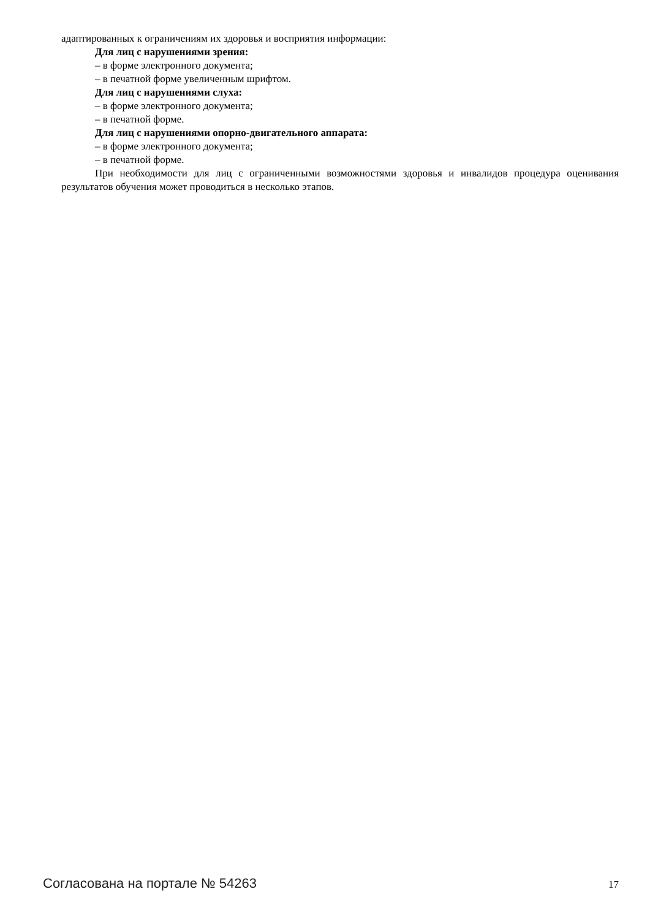адаптированных к ограничениям их здоровья и восприятия информации:
Для лиц с нарушениями зрения:
– в форме электронного документа;
– в печатной форме увеличенным шрифтом.
Для лиц с нарушениями слуха:
– в форме электронного документа;
– в печатной форме.
Для лиц с нарушениями опорно-двигательного аппарата:
– в форме электронного документа;
– в печатной форме.
При необходимости для лиц с ограниченными возможностями здоровья и инвалидов процедура оценивания результатов обучения может проводиться в несколько этапов.
Согласована на портале № 54263 17